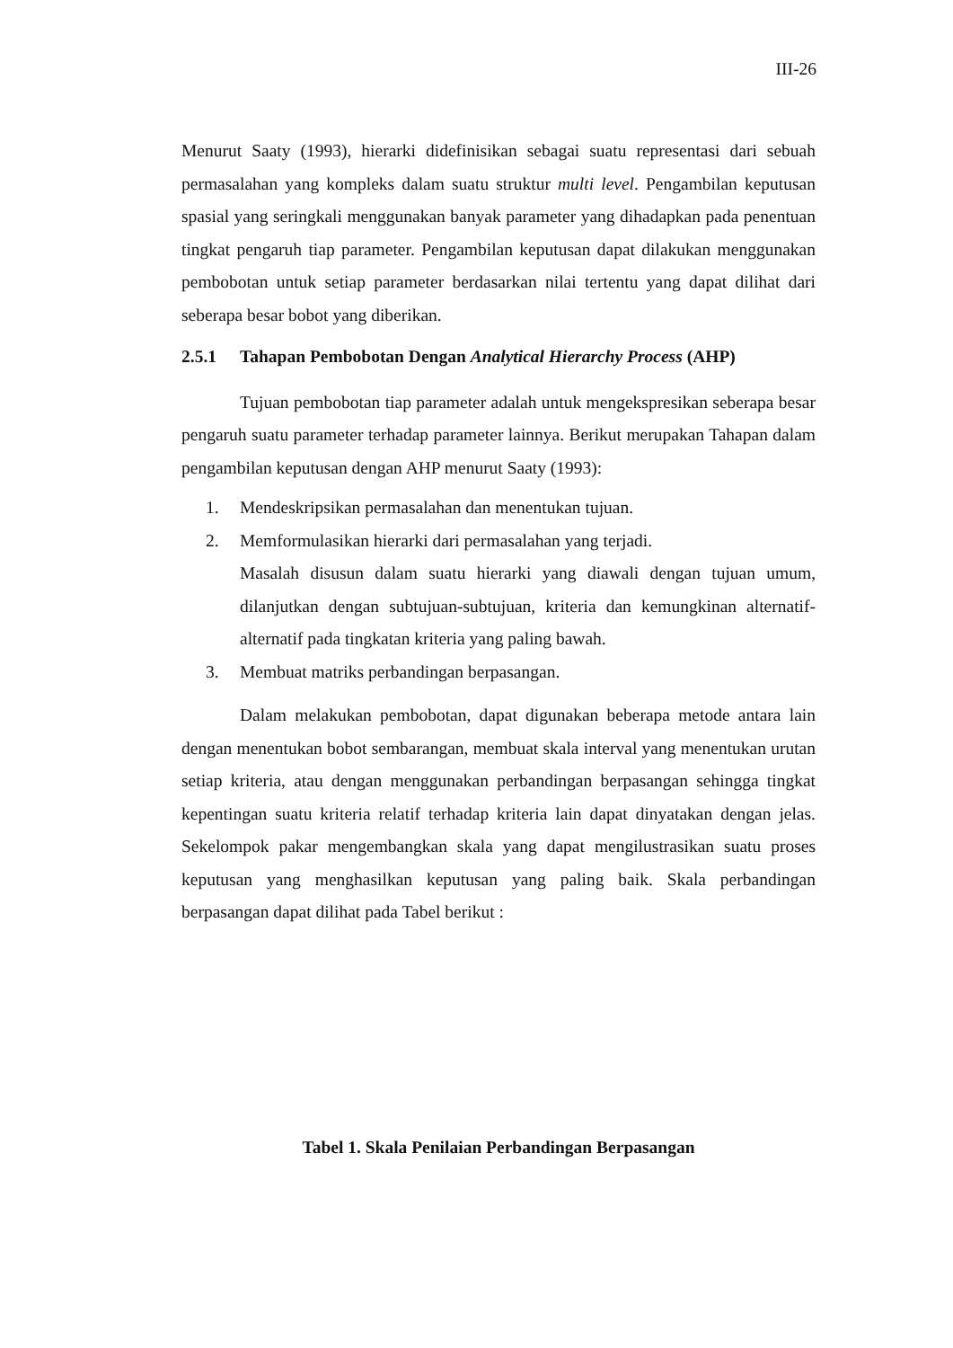III-26
Menurut Saaty (1993), hierarki didefinisikan sebagai suatu representasi dari sebuah permasalahan yang kompleks dalam suatu struktur multi level. Pengambilan keputusan spasial yang seringkali menggunakan banyak parameter yang dihadapkan pada penentuan tingkat pengaruh tiap parameter. Pengambilan keputusan dapat dilakukan menggunakan pembobotan untuk setiap parameter berdasarkan nilai tertentu yang dapat dilihat dari seberapa besar bobot yang diberikan.
2.5.1 Tahapan Pembobotan Dengan Analytical Hierarchy Process (AHP)
Tujuan pembobotan tiap parameter adalah untuk mengekspresikan seberapa besar pengaruh suatu parameter terhadap parameter lainnya. Berikut merupakan Tahapan dalam pengambilan keputusan dengan AHP menurut Saaty (1993):
1. Mendeskripsikan permasalahan dan menentukan tujuan.
2. Memformulasikan hierarki dari permasalahan yang terjadi.
Masalah disusun dalam suatu hierarki yang diawali dengan tujuan umum, dilanjutkan dengan subtujuan-subtujuan, kriteria dan kemungkinan alternatif-alternatif pada tingkatan kriteria yang paling bawah.
3. Membuat matriks perbandingan berpasangan.
Dalam melakukan pembobotan, dapat digunakan beberapa metode antara lain dengan menentukan bobot sembarangan, membuat skala interval yang menentukan urutan setiap kriteria, atau dengan menggunakan perbandingan berpasangan sehingga tingkat kepentingan suatu kriteria relatif terhadap kriteria lain dapat dinyatakan dengan jelas. Sekelompok pakar mengembangkan skala yang dapat mengilustrasikan suatu proses keputusan yang menghasilkan keputusan yang paling baik. Skala perbandingan berpasangan dapat dilihat pada Tabel berikut :
Tabel 1. Skala Penilaian Perbandingan Berpasangan